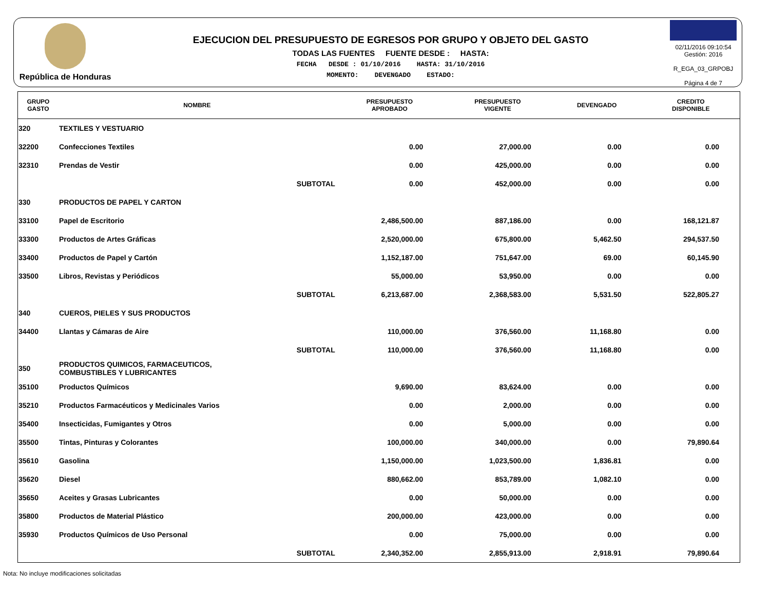República de Honduras
EJECUCION DEL PRESUPUESTO DE EGRESOS POR GRUPO Y OBJETO DEL GASTO
TODAS LAS FUENTES FUENTE DESDE : HASTA:
FECHA DESDE : 01/10/2016 HASTA: 31/10/2016
MOMENTO: DEVENGADO ESTADO:
02/11/2016 09:10:54
Gestión: 2016
R_EGA_03_GRPOBJ
Página 4 de 7
| GRUPO GASTO | NOMBRE | PRESUPUESTO APROBADO | PRESUPUESTO VIGENTE | DEVENGADO | CREDITO DISPONIBLE |
| --- | --- | --- | --- | --- | --- |
| 320 | TEXTILES Y VESTUARIO | | | | |
| 32200 | Confecciones Textiles | 0.00 | 27,000.00 | 0.00 | 0.00 |
| 32310 | Prendas de Vestir | 0.00 | 425,000.00 | 0.00 | 0.00 |
| | SUBTOTAL | 0.00 | 452,000.00 | 0.00 | 0.00 |
| 330 | PRODUCTOS DE PAPEL Y CARTON | | | | |
| 33100 | Papel de Escritorio | 2,486,500.00 | 887,186.00 | 0.00 | 168,121.87 |
| 33300 | Productos de Artes Gráficas | 2,520,000.00 | 675,800.00 | 5,462.50 | 294,537.50 |
| 33400 | Productos de Papel y Cartón | 1,152,187.00 | 751,647.00 | 69.00 | 60,145.90 |
| 33500 | Libros, Revistas y Periódicos | 55,000.00 | 53,950.00 | 0.00 | 0.00 |
| | SUBTOTAL | 6,213,687.00 | 2,368,583.00 | 5,531.50 | 522,805.27 |
| 340 | CUEROS, PIELES Y SUS PRODUCTOS | | | | |
| 34400 | Llantas y Cámaras de Aire | 110,000.00 | 376,560.00 | 11,168.80 | 0.00 |
| | SUBTOTAL | 110,000.00 | 376,560.00 | 11,168.80 | 0.00 |
| 350 | PRODUCTOS QUIMICOS, FARMACEUTICOS, COMBUSTIBLES Y LUBRICANTES | | | | |
| 35100 | Productos Químicos | 9,690.00 | 83,624.00 | 0.00 | 0.00 |
| 35210 | Productos Farmacéuticos y Medicinales Varios | 0.00 | 2,000.00 | 0.00 | 0.00 |
| 35400 | Insecticidas, Fumigantes y Otros | 0.00 | 5,000.00 | 0.00 | 0.00 |
| 35500 | Tintas, Pinturas y Colorantes | 100,000.00 | 340,000.00 | 0.00 | 79,890.64 |
| 35610 | Gasolina | 1,150,000.00 | 1,023,500.00 | 1,836.81 | 0.00 |
| 35620 | Diesel | 880,662.00 | 853,789.00 | 1,082.10 | 0.00 |
| 35650 | Aceites y Grasas Lubricantes | 0.00 | 50,000.00 | 0.00 | 0.00 |
| 35800 | Productos de Material Plástico | 200,000.00 | 423,000.00 | 0.00 | 0.00 |
| 35930 | Productos Químicos de Uso Personal | 0.00 | 75,000.00 | 0.00 | 0.00 |
| | SUBTOTAL | 2,340,352.00 | 2,855,913.00 | 2,918.91 | 79,890.64 |
Nota: No incluye modificaciones solicitadas